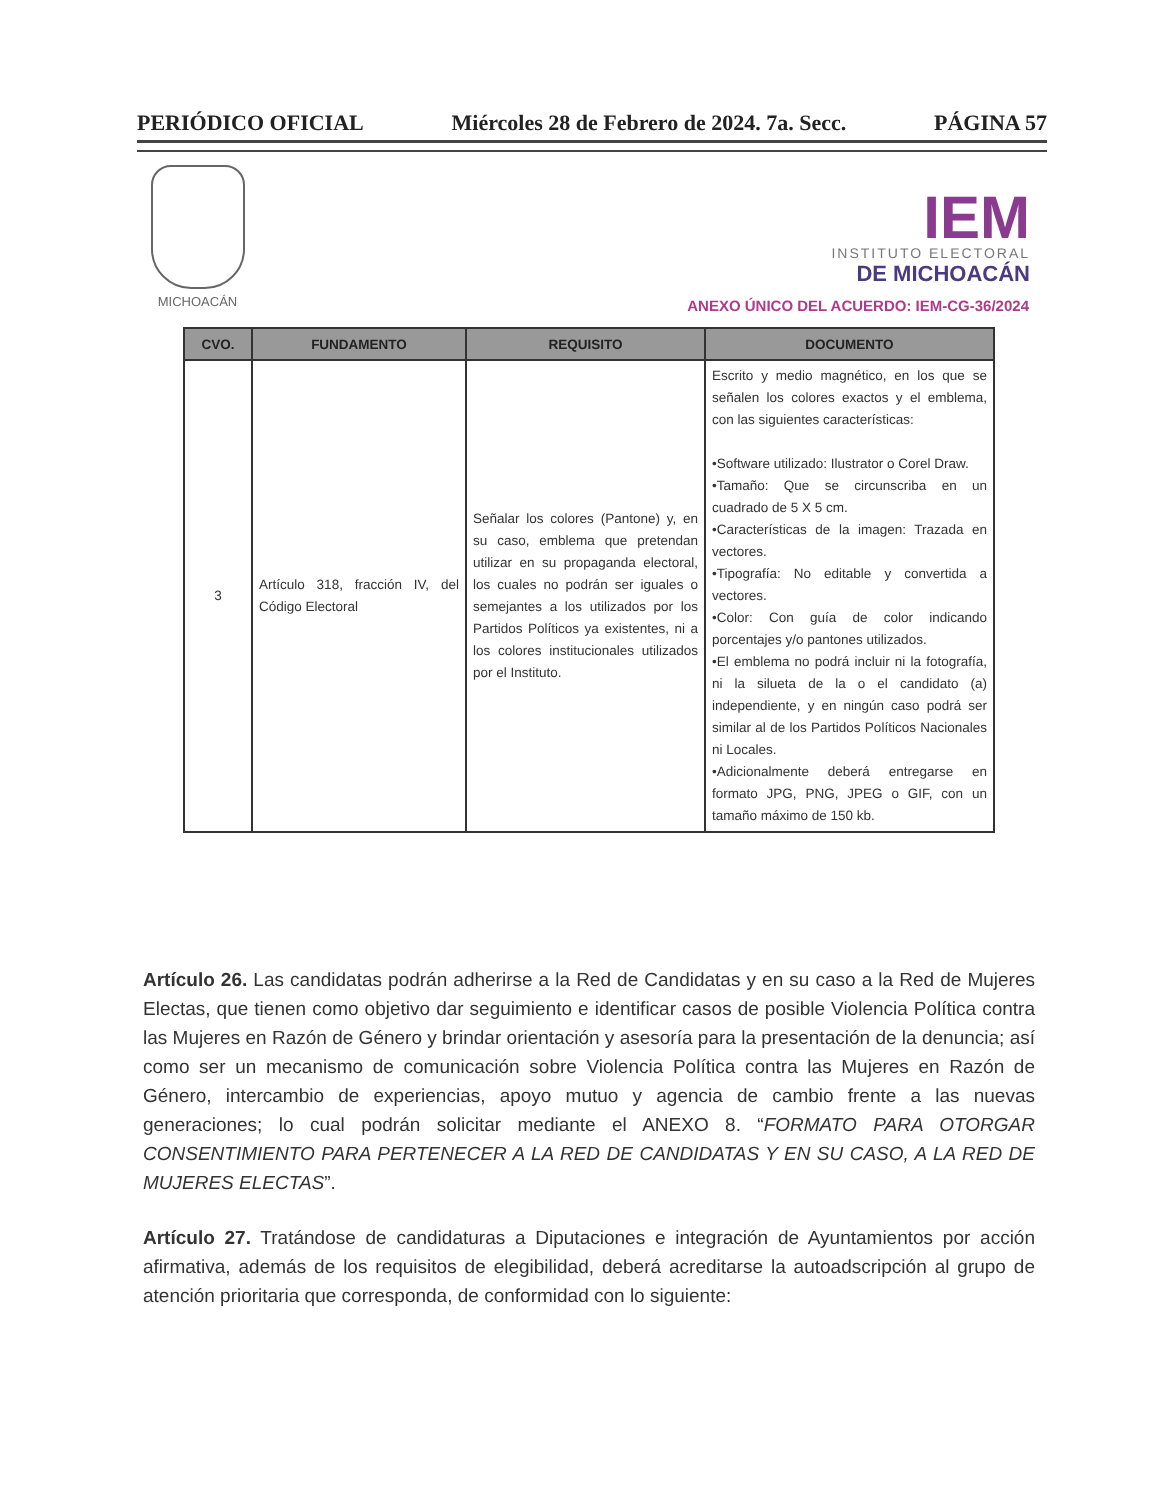PERIÓDICO OFICIAL Miércoles 28 de Febrero de 2024. 7a. Secc. PÁGINA 57
MICHOACÁN
IEM
INSTITUTO ELECTORAL
DE MICHOACÁN
ANEXO ÚNICO DEL ACUERDO: IEM-CG-36/2024
| CVO. | FUNDAMENTO | REQUISITO | DOCUMENTO |
| --- | --- | --- | --- |
| 3 | Artículo 318, fracción IV, del Código Electoral | Señalar los colores (Pantone) y, en su caso, emblema que pretendan utilizar en su propaganda electoral, los cuales no podrán ser iguales o semejantes a los utilizados por los Partidos Políticos ya existentes, ni a los colores institucionales utilizados por el Instituto. | Escrito y medio magnético, en los que se señalen los colores exactos y el emblema, con las siguientes características: •Software utilizado: Ilustrator o Corel Draw. •Tamaño: Que se circunscriba en un cuadrado de 5 X 5 cm. •Características de la imagen: Trazada en vectores. •Tipografía: No editable y convertida a vectores. •Color: Con guía de color indicando porcentajes y/o pantones utilizados. •El emblema no podrá incluir ni la fotografía, ni la silueta de la o el candidato (a) independiente, y en ningún caso podrá ser similar al de los Partidos Políticos Nacionales ni Locales. •Adicionalmente deberá entregarse en formato JPG, PNG, JPEG o GIF, con un tamaño máximo de 150 kb. |
Artículo 26. Las candidatas podrán adherirse a la Red de Candidatas y en su caso a la Red de Mujeres Electas, que tienen como objetivo dar seguimiento e identificar casos de posible Violencia Política contra las Mujeres en Razón de Género y brindar orientación y asesoría para la presentación de la denuncia; así como ser un mecanismo de comunicación sobre Violencia Política contra las Mujeres en Razón de Género, intercambio de experiencias, apoyo mutuo y agencia de cambio frente a las nuevas generaciones; lo cual podrán solicitar mediante el ANEXO 8. “FORMATO PARA OTORGAR CONSENTIMIENTO PARA PERTENECER A LA RED DE CANDIDATAS Y EN SU CASO, A LA RED DE MUJERES ELECTAS”.
Artículo 27. Tratándose de candidaturas a Diputaciones e integración de Ayuntamientos por acción afirmativa, además de los requisitos de elegibilidad, deberá acreditarse la autoadscripción al grupo de atención prioritaria que corresponda, de conformidad con lo siguiente: